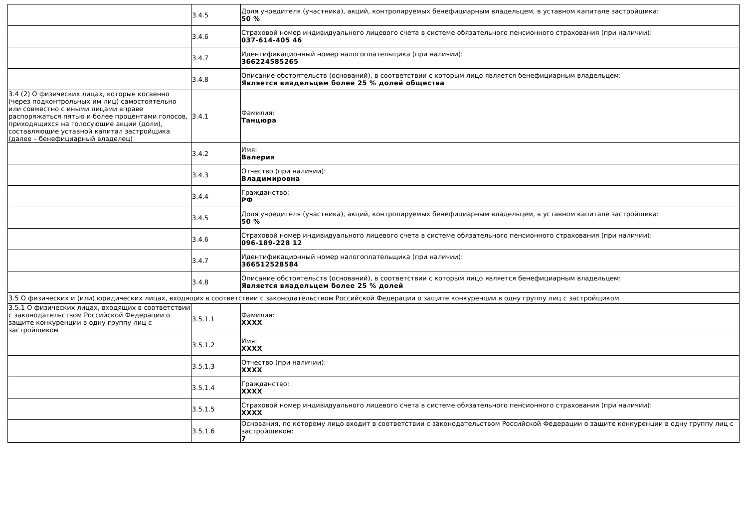| | 3.4.5 | Доля учредителя (участника), акций, контролируемых бенефициарным владельцем, в уставном капитале застройщика: 50 % |
| | 3.4.6 | Страховой номер индивидуального лицевого счета в системе обязательного пенсионного страхования (при наличии): 037-614-405 46 |
| | 3.4.7 | Идентификационный номер налогоплательщика (при наличии): 366224585265 |
| | 3.4.8 | Описание обстоятельств (оснований), в соответствии с которым лицо является бенефициарным владельцем: Является владельцем более 25 % долей общества |
| 3.4 (2) О физических лицах, которые косвенно (через подконтрольных им лиц) самостоятельно или совместно с иными лицами вправе распоряжаться пятью и более процентами голосов, приходящихся на голосующие акции (доли), составляющие уставной капитал застройщика (далее – бенефициарный владелец) | 3.4.1 | Фамилия: Танцюра |
| | 3.4.2 | Имя: Валерия |
| | 3.4.3 | Отчество (при наличии): Владимировна |
| | 3.4.4 | Гражданство: РФ |
| | 3.4.5 | Доля учредителя (участника), акций, контролируемых бенефициарным владельцем, в уставном капитале застройщика: 50 % |
| | 3.4.6 | Страховой номер индивидуального лицевого счета в системе обязательного пенсионного страхования (при наличии): 096-189-228 12 |
| | 3.4.7 | Идентификационный номер налогоплательщика (при наличии): 366512528584 |
| | 3.4.8 | Описание обстоятельств (оснований), в соответствии с которым лицо является бенефициарным владельцем: Является владельцем более 25 % долей |
| 3.5 О физических и (или) юридических лицах, входящих в соответствии с законодательством Российской Федерации о защите конкуренции в одну группу лиц с застройщиком | | |
| 3.5.1 О физических лицах, входящих в соответствии с законодательством Российской Федерации о защите конкуренции в одну группу лиц с застройщиком | 3.5.1.1 | Фамилия: XXXX |
| | 3.5.1.2 | Имя: XXXX |
| | 3.5.1.3 | Отчество (при наличии): XXXX |
| | 3.5.1.4 | Гражданство: XXXX |
| | 3.5.1.5 | Страховой номер индивидуального лицевого счета в системе обязательного пенсионного страхования (при наличии): XXXX |
| | 3.5.1.6 | Основания, по которому лицо входит в соответствии с законодательством Российской Федерации о защите конкуренции в одну группу лиц с застройщиком: 7 |